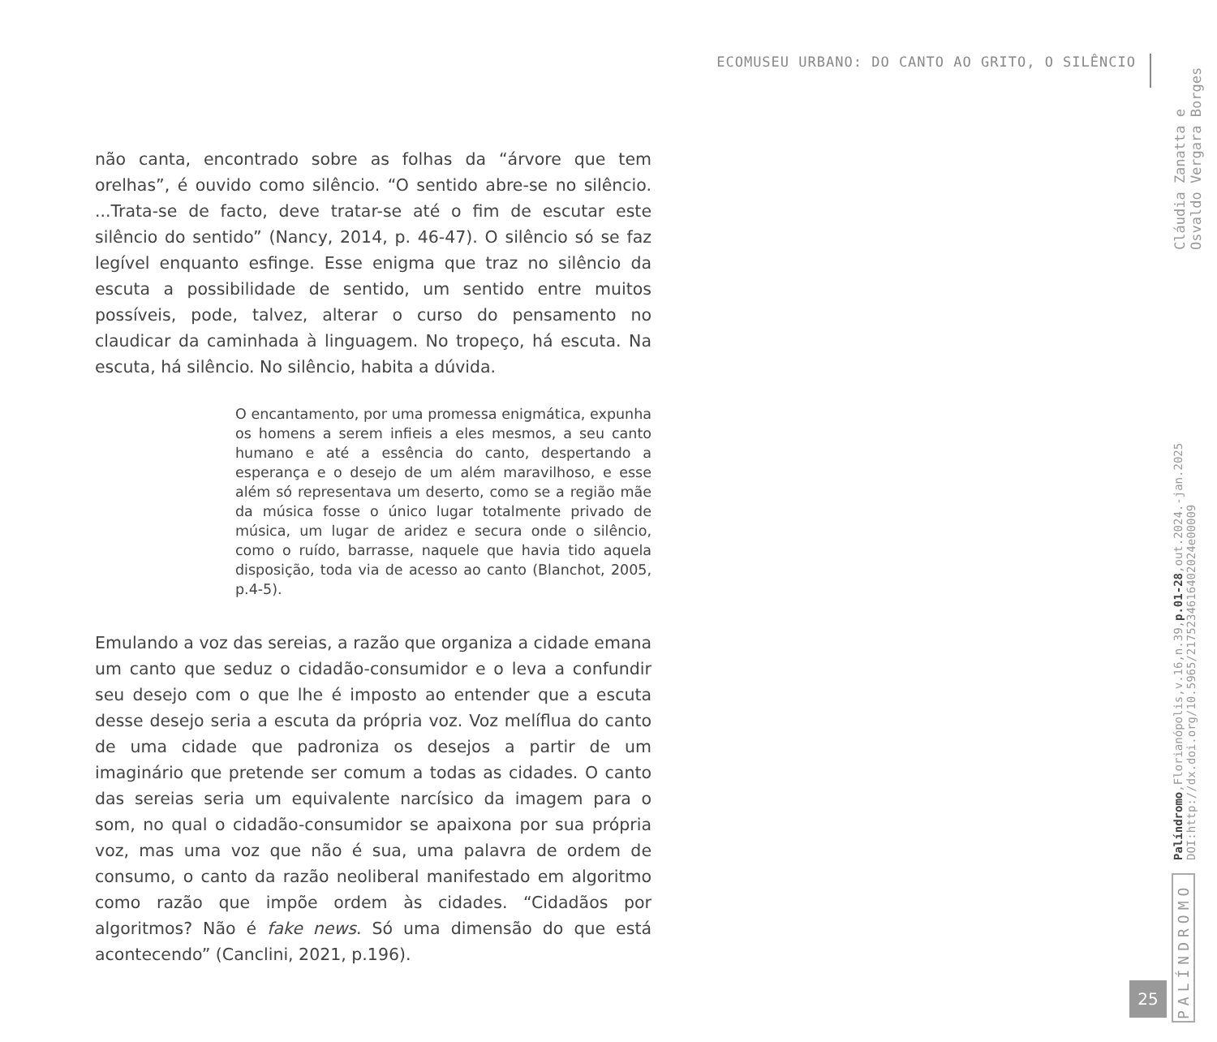ECOMUSEU URBANO: DO CANTO AO GRITO, O SILÊNCIO
não canta, encontrado sobre as folhas da “árvore que tem orelhas”, é ouvido como silêncio. “O sentido abre-se no silêncio. ...Trata-se de facto, deve tratar-se até o fim de escutar este silêncio do sentido” (Nancy, 2014, p. 46-47). O silêncio só se faz legível enquanto esfinge. Esse enigma que traz no silêncio da escuta a possibilidade de sentido, um sentido entre muitos possíveis, pode, talvez, alterar o curso do pensamento no claudicar da caminhada à linguagem. No tropeço, há escuta. Na escuta, há silêncio. No silêncio, habita a dúvida.
O encantamento, por uma promessa enigmática, expunha os homens a serem infieis a eles mesmos, a seu canto humano e até a essência do canto, despertando a esperança e o desejo de um além maravilhoso, e esse além só representava um deserto, como se a região mãe da música fosse o único lugar totalmente privado de música, um lugar de aridez e secura onde o silêncio, como o ruído, barrasse, naquele que havia tido aquela disposição, toda via de acesso ao canto (Blanchot, 2005, p.4-5).
Emulando a voz das sereias, a razão que organiza a cidade emana um canto que seduz o cidadão-consumidor e o leva a confundir seu desejo com o que lhe é imposto ao entender que a escuta desse desejo seria a escuta da própria voz. Voz melíflua do canto de uma cidade que padroniza os desejos a partir de um imaginário que pretende ser comum a todas as cidades. O canto das sereias seria um equivalente narcísico da imagem para o som, no qual o cidadão-consumidor se apaixona por sua própria voz, mas uma voz que não é sua, uma palavra de ordem de consumo, o canto da razão neoliberal manifestado em algoritmo como razão que impõe ordem às cidades. “Cidadãos por algoritmos? Não é fake news. Só uma dimensão do que está acontecendo” (Canclini, 2021, p.196).
Cláudia Zanatta e
Osvaldo Vergara Borges
Palíndromo,Florianópolis,v.16,n.39,p.01-28,out.2024.-jan.2025
DOI:http://dx.doi.org/10.5965/2175234616402024e00009
PALÍNDROMO
25